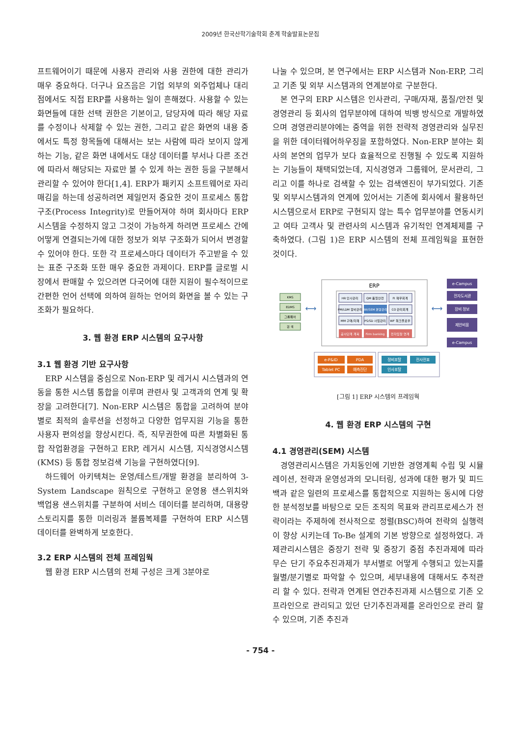2009년 한국산학기술학회 춘계 학술발표논문집
프트웨어이기 때문에 사용자 관리와 사용 권한에 대한 관리가 매우 중요하다. 더구나 요즈음은 기업 외부의 외주업체나 대리점에서도 직접 ERP를 사용하는 일이 흔해졌다. 사용할 수 있는 화면들에 대한 선택 권한은 기본이고, 담당자에 따라 해당 자료를 수정이나 삭제할 수 있는 권한, 그리고 같은 화면의 내용 중에서도 특정 항목들에 대해서는 보는 사람에 따라 보이지 않게 하는 기능, 같은 화면 내에서도 대상 데이터를 부서나 다른 조건에 따라서 해당되는 자료만 볼 수 있게 하는 권한 등을 구분해서 관리할 수 있어야 한다[1,4]. ERP가 패키지 소프트웨어로 자리매김을 하는데 성공하려면 제일먼저 중요한 것이 프로세스 통합 구조(Process Integrity)로 만들어져야 하며 회사마다 ERP 시스템을 수정하지 않고 그것이 가능하게 하려면 프로세스 간에 어떻게 연결되는가에 대한 정보가 외부 구조화가 되어서 변경할 수 있어야 한다. 또한 각 프로세스마다 데이터가 주고받을 수 있는 표준 구조화 또한 매우 중요한 과제이다. ERP를 글로벌 시장에서 판매할 수 있으려면 다국어에 대한 지원이 필수적이므로 간편한 언어 선택에 의하여 원하는 언어의 화면을 볼 수 있는 구조화가 필요하다.
3. 웹 환경 ERP 시스템의 요구사항
3.1 웹 환경 기반 요구사항
ERP 시스템을 중심으로 Non-ERP 및 레거시 시스템과의 연동을 통한 시스템 통합을 이루며 관련사 및 고객과의 연계 및 확장을 고려한다[7]. Non-ERP 시스템은 통합을 고려하여 분야별로 최적의 솔루션을 선정하고 다양한 업무지원 기능을 통한 사용자 편의성을 향상시킨다. 즉, 직무권한에 따른 차별화된 통합 작업환경을 구현하고 ERP, 레거시 시스템, 지식경영시스템(KMS) 등 통합 정보검색 기능을 구현하였다[9].
하드웨어 아키텍쳐는 운영/테스트/개발 환경을 분리하여 3-System Landscape 원칙으로 구현하고 운영용 샌스위치와 백업용 샌스위치를 구분하여 서비스 데이터를 분리하며, 대용량 스토리지를 통한 미러링과 볼륨복제를 구현하여 ERP 시스템 데이터를 완벽하게 보호한다.
3.2 ERP 시스템의 전체 프레임웍
웹 환경 ERP 시스템의 전체 구성은 크게 3분야로
나눌 수 있으며, 본 연구에서는 ERP 시스템과 Non-ERP, 그리고 기존 및 외부 시스템과의 연계분야로 구분한다.
본 연구의 ERP 시스템은 인사관리, 구매/자재, 품질/안전 및 경영관리 등 회사의 업무분야에 대하여 빅뱅 방식으로 개발하였으며 경영관리분야에는 중역을 위한 전략적 경영관리와 실무진을 위한 데이터웨어하우징을 포함하였다. Non-ERP 분야는 회사의 본연의 업무가 보다 효율적으로 진행될 수 있도록 지원하는 기능들이 채택되었는데, 지식경영과 그룹웨어, 문서관리, 그리고 이를 하나로 검색할 수 있는 검색엔진이 부가되었다. 기존 및 외부시스템과의 연계에 있어서는 기존에 회사에서 활용하던 시스템으로서 ERP로 구현되지 않는 특수 업무분야를 연동시키고 여타 고객사 및 관련사의 시스템과 유기적인 연계체제를 구축하였다. (그림 1)은 ERP 시스템의 전체 프레임웍을 표현한 것이다.
ERP
HR 인사관리
QM 품질안전
FI 재무회계
PM/LDM 정비관리
BW/SEM 경영관리
CO 관리회계
MM 구매/자재
PS/SD 사업관리
WF 워크플로우
공사단계 계획
Firm banking
전자입찰 연계
KMS
EDMS
그룹웨어
검 색
⟷
⟷
e-Campus
전자도서관
장비 정보
제안비용
e-Campus
e-P&ID
PDA
Tablet PC
예측진단
정비포탈
전사전표
인사포탈
[그림 1] ERP 시스템의 프레임웍
4. 웹 환경 ERP 시스템의 구현
4.1 경영관리(SEM) 시스템
경영관리시스템은 가치동인에 기반한 경영계획 수립 및 시뮬레이션, 전략과 운영성과의 모니터링, 성과에 대한 평가 및 피드백과 같은 일련의 프로세스를 통합적으로 지원하는 동시에 다양한 분석정보를 바탕으로 모든 조직의 목표와 관리프로세스가 전략이라는 주제하에 전사적으로 정렬(BSC)하여 전략의 실행력이 향상 시키는데 To-Be 설계의 기본 방향으로 설정하였다. 과제관리시스템은 중장기 전략 및 중장기 중점 추진과제에 따라 무슨 단기 주요추진과제가 부서별로 어떻게 수행되고 있는지를 월별/분기별로 파악할 수 있으며, 세부내용에 대해서도 추적관리 할 수 있다. 전략과 연계된 연간추진과제 시스템으로 기존 오프라인으로 관리되고 있던 단기추진과제를 온라인으로 관리 할 수 있으며, 기존 추진과
- 754 -